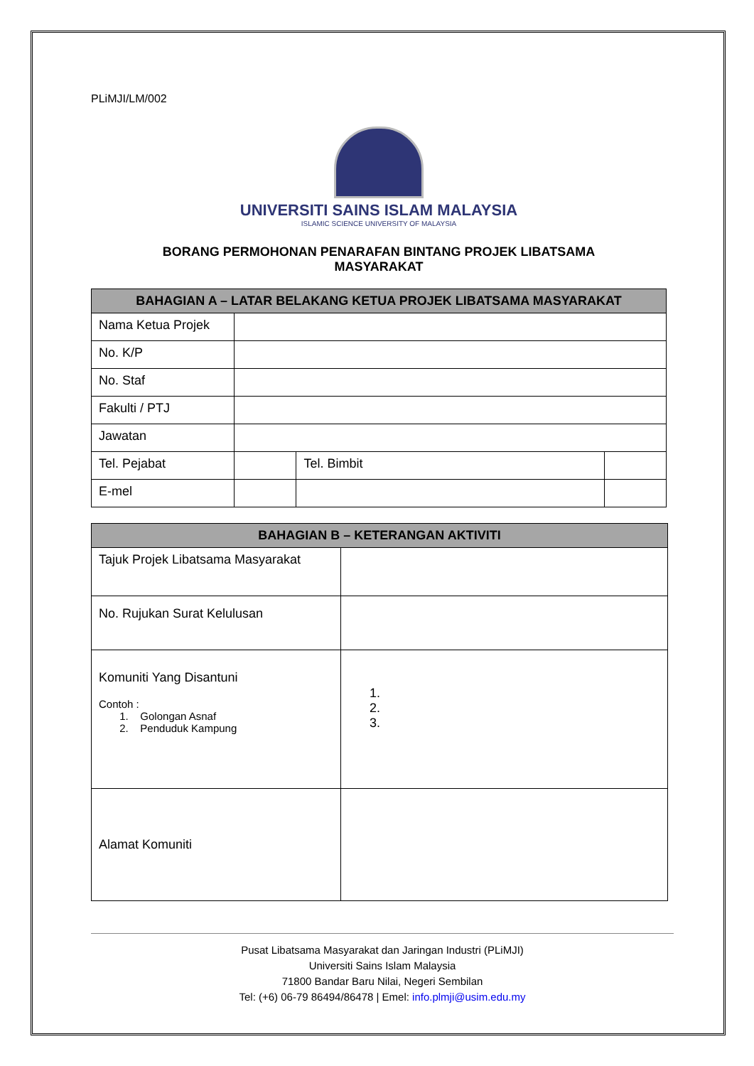PLiMJI/LM/002
UNIVERSITI SAINS ISLAM MALAYSIA
ISLAMIC SCIENCE UNIVERSITY OF MALAYSIA
BORANG PERMOHONAN PENARAFAN BINTANG PROJEK LIBATSAMA
MASYARAKAT
| BAHAGIAN A – LATAR BELAKANG KETUA PROJEK LIBATSAMA MASYARAKAT | | | |
| --- | --- | --- | --- |
| Nama Ketua Projek | | | |
| No. K/P | | | |
| No. Staf | | | |
| Fakulti / PTJ | | | |
| Jawatan | | | |
| Tel. Pejabat | | Tel. Bimbit | |
| E-mel | | | |
| BAHAGIAN B – KETERANGAN AKTIVITI | |
| --- | --- |
| Tajuk Projek Libatsama Masyarakat | |
| No. Rujukan Surat Kelulusan | |
| Komuniti Yang Disantuni Contoh : 1. Golongan Asnaf 2. Penduduk Kampung | 1. 2. 3. |
| Alamat Komuniti | |
Pusat Libatsama Masyarakat dan Jaringan Industri (PLiMJI)
Universiti Sains Islam Malaysia
71800 Bandar Baru Nilai, Negeri Sembilan
Tel: (+6) 06-79 86494/86478 | Emel: info.plmji@usim.edu.my